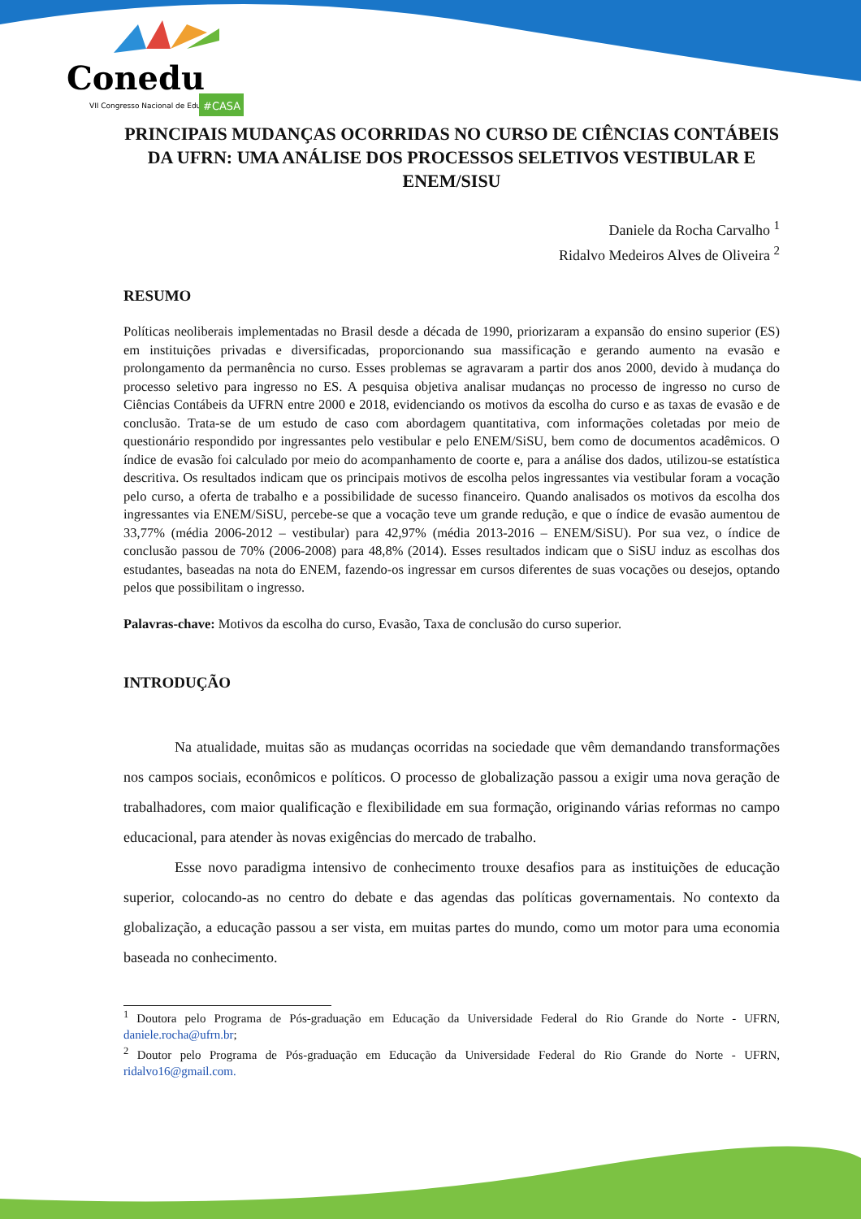Conedu
VII Congresso Nacional de Educação
#CASA
PRINCIPAIS MUDANÇAS OCORRIDAS NO CURSO DE CIÊNCIAS CONTÁBEIS DA UFRN: UMA ANÁLISE DOS PROCESSOS SELETIVOS VESTIBULAR E ENEM/SISU
Daniele da Rocha Carvalho <sup>1</sup>
Ridalvo Medeiros Alves de Oliveira <sup>2</sup>
RESUMO
Políticas neoliberais implementadas no Brasil desde a década de 1990, priorizaram a expansão do ensino superior (ES) em instituições privadas e diversificadas, proporcionando sua massificação e gerando aumento na evasão e prolongamento da permanência no curso. Esses problemas se agravaram a partir dos anos 2000, devido à mudança do processo seletivo para ingresso no ES. A pesquisa objetiva analisar mudanças no processo de ingresso no curso de Ciências Contábeis da UFRN entre 2000 e 2018, evidenciando os motivos da escolha do curso e as taxas de evasão e de conclusão. Trata-se de um estudo de caso com abordagem quantitativa, com informações coletadas por meio de questionário respondido por ingressantes pelo vestibular e pelo ENEM/SiSU, bem como de documentos acadêmicos. O índice de evasão foi calculado por meio do acompanhamento de coorte e, para a análise dos dados, utilizou-se estatística descritiva. Os resultados indicam que os principais motivos de escolha pelos ingressantes via vestibular foram a vocação pelo curso, a oferta de trabalho e a possibilidade de sucesso financeiro. Quando analisados os motivos da escolha dos ingressantes via ENEM/SiSU, percebe-se que a vocação teve um grande redução, e que o índice de evasão aumentou de 33,77% (média 2006-2012 – vestibular) para 42,97% (média 2013-2016 – ENEM/SiSU). Por sua vez, o índice de conclusão passou de 70% (2006-2008) para 48,8% (2014). Esses resultados indicam que o SiSU induz as escolhas dos estudantes, baseadas na nota do ENEM, fazendo-os ingressar em cursos diferentes de suas vocações ou desejos, optando pelos que possibilitam o ingresso.
Palavras-chave: Motivos da escolha do curso, Evasão, Taxa de conclusão do curso superior.
INTRODUÇÃO
Na atualidade, muitas são as mudanças ocorridas na sociedade que vêm demandando transformações nos campos sociais, econômicos e políticos. O processo de globalização passou a exigir uma nova geração de trabalhadores, com maior qualificação e flexibilidade em sua formação, originando várias reformas no campo educacional, para atender às novas exigências do mercado de trabalho.
Esse novo paradigma intensivo de conhecimento trouxe desafios para as instituições de educação superior, colocando-as no centro do debate e das agendas das políticas governamentais. No contexto da globalização, a educação passou a ser vista, em muitas partes do mundo, como um motor para uma economia baseada no conhecimento.
<sup>1</sup> Doutora pelo Programa de Pós-graduação em Educação da Universidade Federal do Rio Grande do Norte - UFRN, daniele.rocha@ufrn.br;
<sup>2</sup> Doutor pelo Programa de Pós-graduação em Educação da Universidade Federal do Rio Grande do Norte - UFRN, ridalvo16@gmail.com.